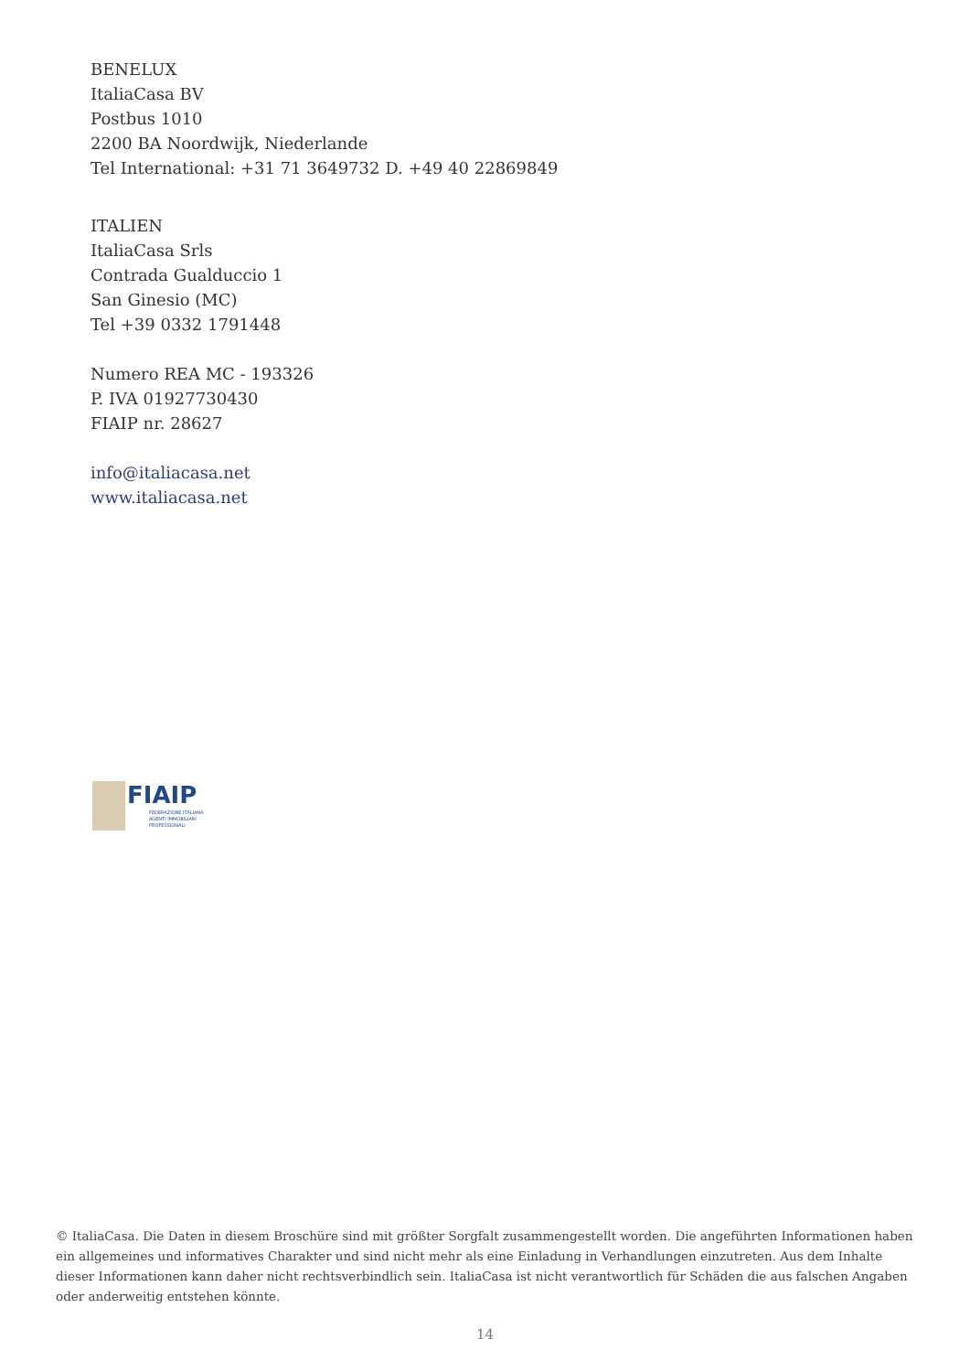BENELUX
ItaliaCasa BV
Postbus 1010
2200 BA Noordwijk, Niederlande
Tel International: +31 71 3649732 D. +49 40 22869849
ITALIEN
ItaliaCasa Srls
Contrada Gualduccio 1
San Ginesio (MC)
Tel +39 0332 1791448
Numero REA MC - 193326
P. IVA 01927730430
FIAIP nr. 28627
info@italiacasa.net
www.italiacasa.net
FIAIP
FEDERAZIONE ITALIANA
AGENTI IMMOBILIARI
PROFESSIONALI
© ItaliaCasa. Die Daten in diesem Broschüre sind mit größter Sorgfalt zusammengestellt worden. Die angeführten Informationen haben ein allgemeines und informatives Charakter und sind nicht mehr als eine Einladung in Verhandlungen einzutreten. Aus dem Inhalte dieser Informationen kann daher nicht rechtsverbindlich sein. ItaliaCasa ist nicht verantwortlich für Schäden die aus falschen Angaben oder anderweitig entstehen könnte.
14